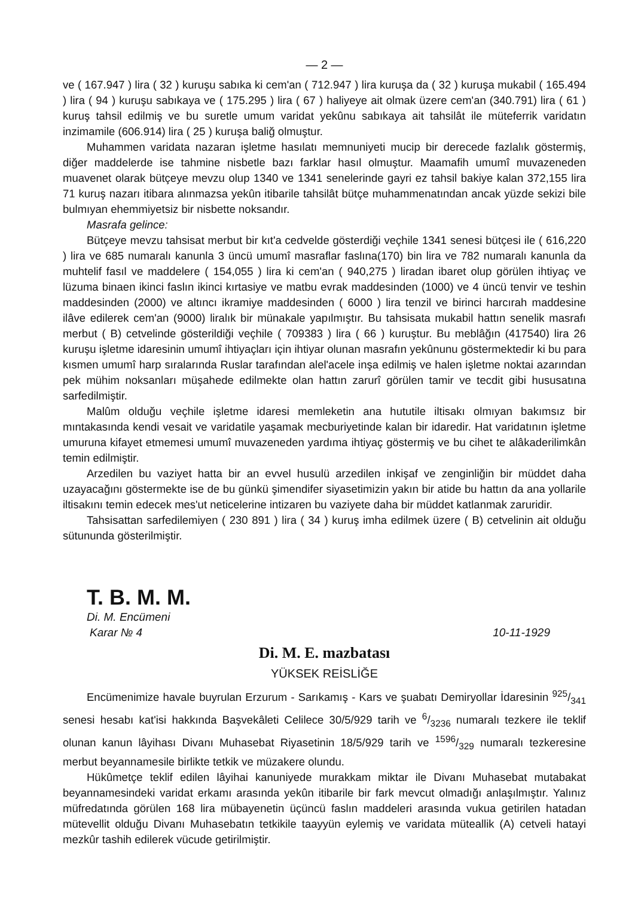— 2 —
ve ( 167.947 ) lira ( 32 ) kuruşu sabıka ki cem'an ( 712.947 ) lira kuruşa da ( 32 ) kuruşa mukabil ( 165.494 ) lira ( 94 ) kuruşu sabıkaya ve ( 175.295 ) lira ( 67 ) haliyeye ait olmak üzere cem'an (340.791) lira ( 61 ) kuruş tahsil edilmiş ve bu suretle umum varidat yekûnu sabıkaya ait tahsilât ile müteferrik varidatın inzimamile (606.914) lira ( 25 ) kuruşa baliğ olmuştur.
Muhammen varidata nazaran işletme hasılatı memnuniyeti mucip bir derecede fazlalık göstermiş, diğer maddelerde ise tahmine nisbetle bazı farklar hasıl olmuştur. Maamafih umumî muvazeneden muavenet olarak bütçeye mevzu olup 1340 ve 1341 senelerinde gayri ez tahsil bakiye kalan 372,155 lira 71 kuruş nazarı itibara alınmazsa yekûn itibarile tahsilât bütçe muhammenatından ancak yüzde sekizi bile bulmıyan ehemmiyetsiz bir nisbette noksandır.
Masrafa gelince:
Bütçeye mevzu tahsisat merbut bir kıt'a cedvelde gösterdiği veçhile 1341 senesi bütçesi ile ( 616,220 ) lira ve 685 numaralı kanunla 3 üncü umumî masraflar faslına(170) bin lira ve 782 numaralı kanunla da muhtelif fasıl ve maddelere ( 154,055 ) lira ki cem'an ( 940,275 ) liradan ibaret olup görülen ihtiyaç ve lüzuma binaen ikinci faslın ikinci kırtasiye ve matbu evrak maddesinden (1000) ve 4 üncü tenvir ve teshin maddesinden (2000) ve altıncı ikramiye maddesinden ( 6000 ) lira tenzil ve birinci harcırah maddesine ilâve edilerek cem'an (9000) liralık bir münakale yapılmıştır. Bu tahsisata mukabil hattın senelik masrafı merbut ( B) cetvelinde gösterildiği veçhile ( 709383 ) lira ( 66 ) kuruştur. Bu meblâğın (417540) lira 26 kuruşu işletme idaresinin umumî ihtiyaçları için ihtiyar olunan masrafın yekûnunu göstermektedir ki bu para kısmen umumî harp sıralarında Ruslar tarafından alel'acele inşa edilmiş ve halen işletme noktai azarından pek mühim noksanları müşahede edilmekte olan hattın zarurî görülen tamir ve tecdit gibi hususatına sarfedilmiştir.
Malûm olduğu veçhile işletme idaresi memleketin ana hututile iltisakı olmıyan bakımsız bir mıntakasında kendi vesait ve varidatile yaşamak mecburiyetinde kalan bir idaredir. Hat varidatının işletme umuruna kifayet etmemesi umumî muvazeneden yardıma ihtiyaç göstermiş ve bu cihet te alâkaderilimkân temin edilmiştir.
Arzedilen bu vaziyet hatta bir an evvel husulü arzedilen inkişaf ve zenginliğin bir müddet daha uzayacağını göstermekte ise de bu günkü şimendifer siyasetimizin yakın bir atide bu hattın da ana yollarile iltisakını temin edecek mes'ut neticelerine intizaren bu vaziyete daha bir müddet katlanmak zaruridir.
Tahsisattan sarfedilemiyen ( 230 891 ) lira ( 34 ) kuruş imha edilmek üzere ( B) cetvelinin ait olduğu sütununda gösterilmiştir.
T. B. M. M.
Di. M. Encümeni
Karar № 4 10-11-1929
Di. M. E. mazbatası
YÜKSEK REİSLİĞE
Encümenimize havale buyrulan Erzurum - Sarıkamış - Kars ve şuabatı Demiryollar İdaresinin 925/341 senesi hesabı kat'isi hakkında Başvekâleti Celilece 30/5/929 tarih ve 6/3236 numaralı tezkere ile teklif olunan kanun lâyihası Divanı Muhasebat Riyasetinin 18/5/929 tarih ve 1596/329 numaralı tezkeresine merbut beyannamesile birlikte tetkik ve müzakere olundu.
Hükûmetçe teklif edilen lâyihai kanuniyede murakkam miktar ile Divanı Muhasebat mutabakat beyannamesindeki varidat erkamı arasında yekûn itibarile bir fark mevcut olmadığı anlaşılmıştır. Yalınız müfredatında görülen 168 lira mübayenetin üçüncü faslın maddeleri arasında vukua getirilen hatadan mütevellit olduğu Divanı Muhasebatın tetkikile taayyün eylemiş ve varidata müteallik (A) cetveli hatayi mezkûr tashih edilerek vücude getirilmiştir.